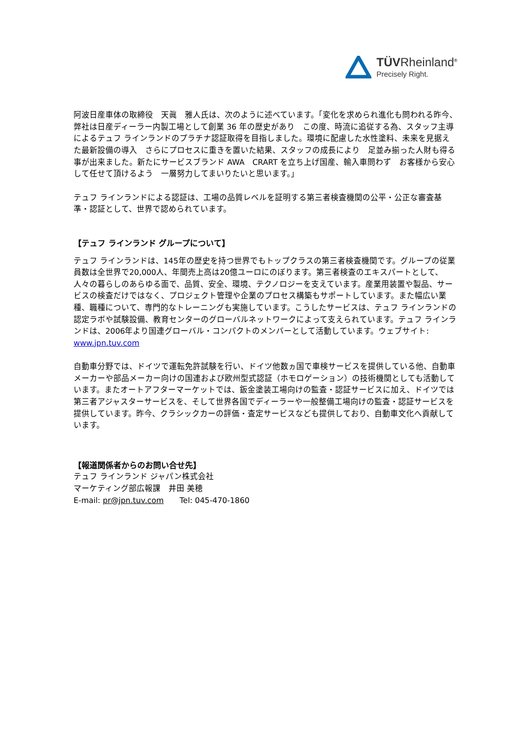TÜVRheinland<sup>®</sup>
Precisely Right.
阿波日産車体の取締役　天眞　雅人氏は、次のように述べています。「変化を求められ進化も問われる昨今、弊社は日産ディーラー内製工場として創業 36 年の歴史があり　この度、時流に追従する為、スタッフ主導によるテュフ ラインランドのプラチナ認証取得を目指しました。環境に配慮した水性塗料、未来を見据えた最新設備の導入　さらにプロセスに重きを置いた結果、スタッフの成長により　足並み揃った人財も得る事が出来ました。新たにサービスブランド AWA　CRART を立ち上げ国産、輸入車問わず　お客様から安心して任せて頂けるよう　一層努力してまいりたいと思います。」
テュフ ラインランドによる認証は、工場の品質レベルを証明する第三者検査機関の公平・公正な審査基準・認証として、世界で認められています。
【テュフ ラインランド グループについて】
テュフ ラインランドは、145年の歴史を持つ世界でもトップクラスの第三者検査機関です。グループの従業員数は全世界で20,000人、年間売上高は20億ユーロにのぼります。第三者検査のエキスパートとして、人々の暮らしのあらゆる面で、品質、安全、環境、テクノロジーを支えています。産業用装置や製品、サービスの検査だけではなく、プロジェクト管理や企業のプロセス構築もサポートしています。また幅広い業種、職種について、専門的なトレーニングも実施しています。こうしたサービスは、テュフ ラインランドの認定ラボや試験設備、教育センターのグローバルネットワークによって支えられています。テュフ ラインランドは、2006年より国連グローバル・コンパクトのメンバーとして活動しています。ウェブサイト:　www.jpn.tuv.com
自動車分野では、ドイツで運転免許試験を行い、ドイツ他数ヵ国で車検サービスを提供している他、自動車メーカーや部品メーカー向けの国連および欧州型式認証（ホモロゲーション）の技術機関としても活動しています。またオートアフターマーケットでは、鈑金塗装工場向けの監査・認証サービスに加え、ドイツでは第三者アジャスターサービスを、そして世界各国でディーラーや一般整備工場向けの監査・認証サービスを提供しています。昨今、クラシックカーの評価・査定サービスなども提供しており、自動車文化へ貢献しています。
【報道関係者からのお問い合せ先】
テュフ ラインランド ジャパン株式会社
マーケティング部広報課　井田 美穂
E-mail: pr@jpn.tuv.com　　Tel: 045-470-1860